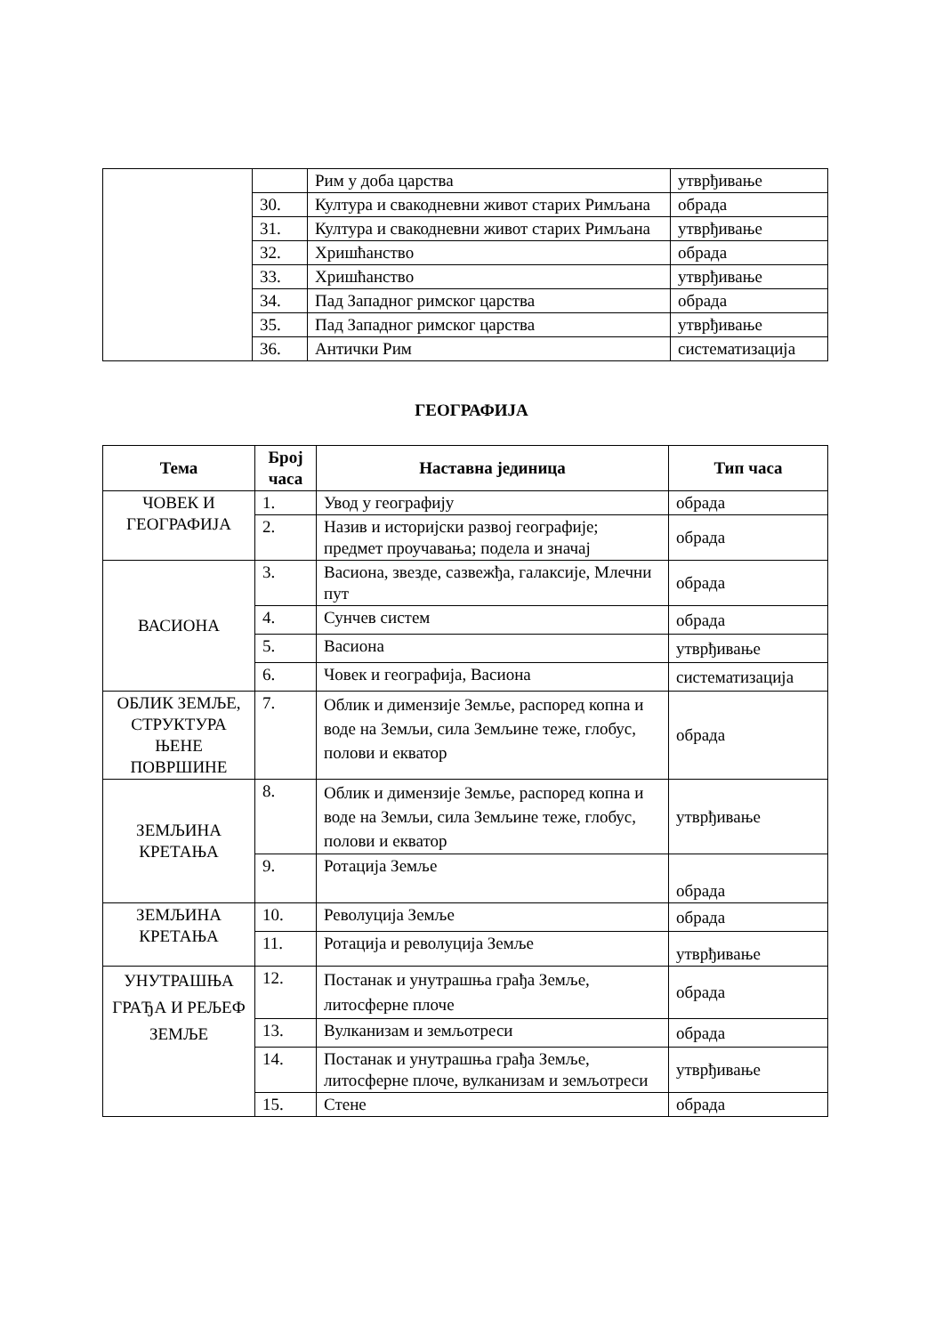| | | Рим у доба царства | утврђивање |
| | 30. | Култура и свакодневни живот старих Римљана | обрада |
| | 31. | Култура и свакодневни живот старих Римљана | утврђивање |
| | 32. | Хришћанство | обрада |
| | 33. | Хришћанство | утврђивање |
| | 34. | Пад Западног римског царства | обрада |
| | 35. | Пад Западног римског царства | утврђивање |
| | 36. | Антички Рим | систематизација |
ГЕОГРАФИЈА
| Тема | Број часа | Наставна јединица | Тип часа |
| --- | --- | --- | --- |
| ЧОВЕК И ГЕОГРАФИЈА | 1. | Увод у географију | обрада |
| | 2. | Назив и историјски развој географије; предмет проучавања; подела и значај | обрада |
| ВАСИОНА | 3. | Васиона, звезде, сазвежђа, галаксије, Млечни пут | обрада |
| | 4. | Сунчев систем | обрада |
| | 5. | Васиона | утврђивање |
| | 6. | Човек и географија, Васиона | систематизација |
| ОБЛИК ЗЕМЉЕ, СТРУКТУРА ЊЕНЕ ПОВРШИНЕ | 7. | Облик и димензије Земље, распоред копна и воде на Земљи, сила Земљине теже, глобус, полови и екватор | обрада |
| ЗЕМЉИНА КРЕТАЊА | 8. | Облик и димензије Земље, распоред копна и воде на Земљи, сила Земљине теже, глобус, полови и екватор | утврђивање |
| | 9. | Ротација Земље | обрада |
| ЗЕМЉИНА КРЕТАЊА | 10. | Револуција Земље | обрада |
| | 11. | Ротација и револуција Земље | утврђивање |
| УНУТРАШЊА ГРАЂА И РЕЉЕФ ЗЕМЉЕ | 12. | Постанак и унутрашња грађа Земље, литосферне плоче | обрада |
| | 13. | Вулканизам и земљотреси | обрада |
| | 14. | Постанак и унутрашња грађа Земље, литосферне плоче, вулканизам и земљотреси | утврђивање |
| | 15. | Стене | обрада |